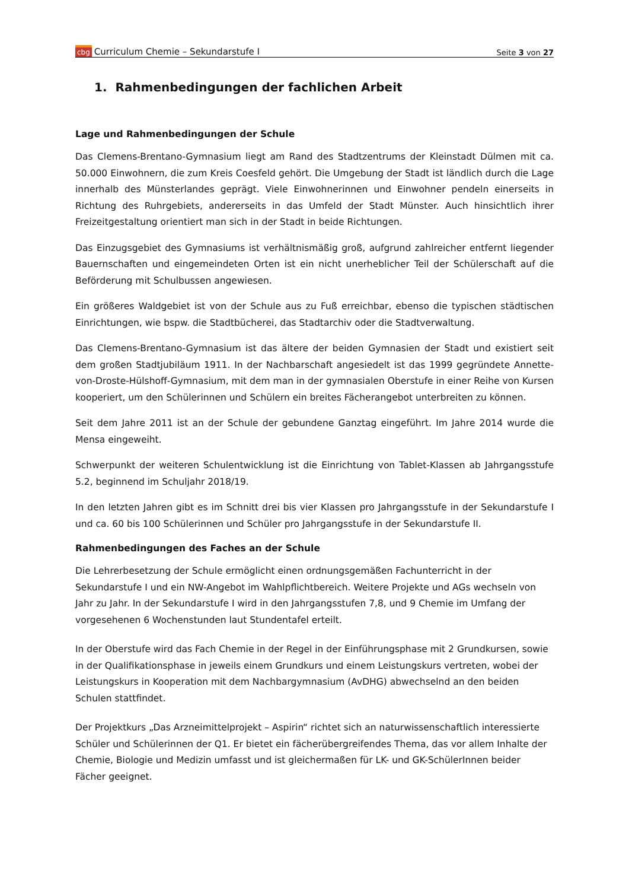cbg Curriculum Chemie – Sekundarstufe I Seite 3 von 27
1. Rahmenbedingungen der fachlichen Arbeit
Lage und Rahmenbedingungen der Schule
Das Clemens-Brentano-Gymnasium liegt am Rand des Stadtzentrums der Kleinstadt Dülmen mit ca. 50.000 Einwohnern, die zum Kreis Coesfeld gehört. Die Umgebung der Stadt ist ländlich durch die Lage innerhalb des Münsterlandes geprägt. Viele Einwohnerinnen und Einwohner pendeln einerseits in Richtung des Ruhrgebiets, andererseits in das Umfeld der Stadt Münster. Auch hinsichtlich ihrer Freizeitgestaltung orientiert man sich in der Stadt in beide Richtungen.
Das Einzugsgebiet des Gymnasiums ist verhältnismäßig groß, aufgrund zahlreicher entfernt liegender Bauernschaften und eingemeindeten Orten ist ein nicht unerheblicher Teil der Schülerschaft auf die Beförderung mit Schulbussen angewiesen.
Ein größeres Waldgebiet ist von der Schule aus zu Fuß erreichbar, ebenso die typischen städtischen Einrichtungen, wie bspw. die Stadtbücherei, das Stadtarchiv oder die Stadtverwaltung.
Das Clemens-Brentano-Gymnasium ist das ältere der beiden Gymnasien der Stadt und existiert seit dem großen Stadtjubiläum 1911. In der Nachbarschaft angesiedelt ist das 1999 gegründete Annette-von-Droste-Hülshoff-Gymnasium, mit dem man in der gymnasialen Oberstufe in einer Reihe von Kursen kooperiert, um den Schülerinnen und Schülern ein breites Fächerangebot unterbreiten zu können.
Seit dem Jahre 2011 ist an der Schule der gebundene Ganztag eingeführt. Im Jahre 2014 wurde die Mensa eingeweiht.
Schwerpunkt der weiteren Schulentwicklung ist die Einrichtung von Tablet-Klassen ab Jahrgangsstufe 5.2, beginnend im Schuljahr 2018/19.
In den letzten Jahren gibt es im Schnitt drei bis vier Klassen pro Jahrgangsstufe in der Sekundarstufe I und ca. 60 bis 100 Schülerinnen und Schüler pro Jahrgangsstufe in der Sekundarstufe II.
Rahmenbedingungen des Faches an der Schule
Die Lehrerbesetzung der Schule ermöglicht einen ordnungsgemäßen Fachunterricht in der Sekundarstufe I und ein NW-Angebot im Wahlpflichtbereich. Weitere Projekte und AGs wechseln von Jahr zu Jahr. In der Sekundarstufe I wird in den Jahrgangsstufen 7,8, und 9 Chemie im Umfang der vorgesehenen 6 Wochenstunden laut Stundentafel erteilt.
In der Oberstufe wird das Fach Chemie in der Regel in der Einführungsphase mit 2 Grundkursen, sowie in der Qualifikationsphase in jeweils einem Grundkurs und einem Leistungskurs vertreten, wobei der Leistungskurs in Kooperation mit dem Nachbargymnasium (AvDHG) abwechselnd an den beiden Schulen stattfindet.
Der Projektkurs „Das Arzneimittelprojekt – Aspirin“ richtet sich an naturwissenschaftlich interessierte Schüler und Schülerinnen der Q1. Er bietet ein fächerübergreifendes Thema, das vor allem Inhalte der Chemie, Biologie und Medizin umfasst und ist gleichermaßen für LK- und GK-SchülerInnen beider Fächer geeignet.